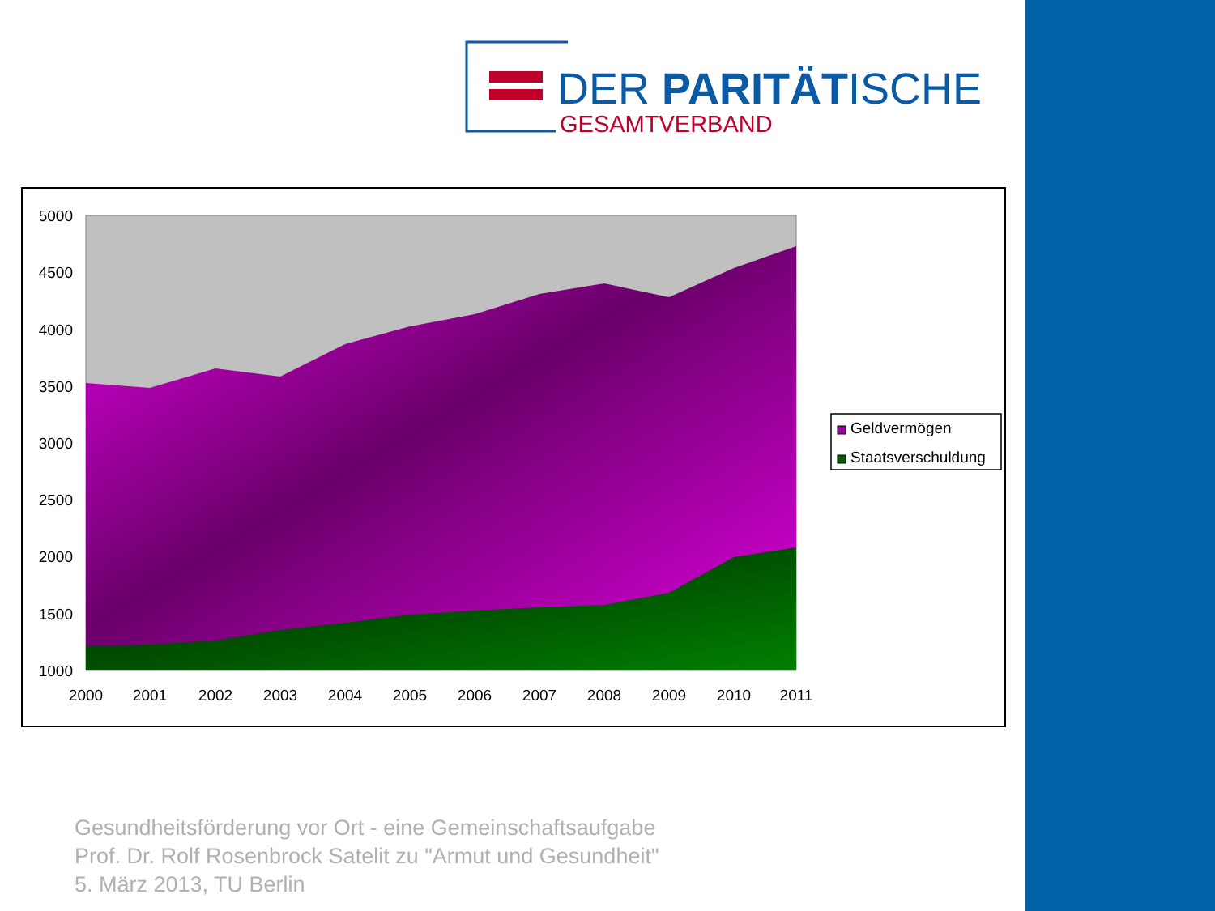DER PARITÄTISCHE
GESAMTVERBAND
5000
4500
4000
3500
3000
2500
2000
1500
1000
2000
2001
2002
2003
2004
2005
2006
2007
2008
2009
2010
2011
Geldvermögen
Staatsverschuldung
Gesundheitsförderung vor Ort - eine Gemeinschaftsaufgabe
Prof. Dr. Rolf Rosenbrock Satelit zu "Armut und Gesundheit"
5. März 2013, TU Berlin